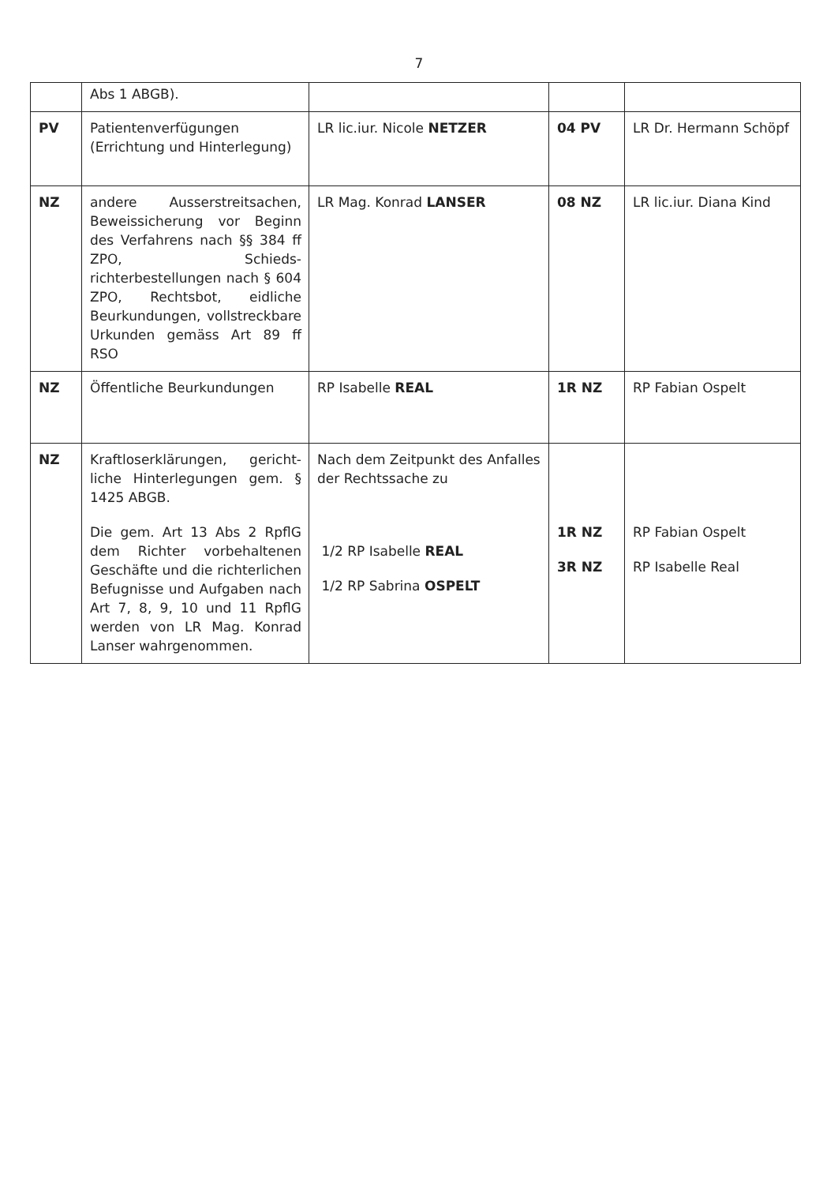7
| | Abs 1 ABGB). | | | |
| PV | Patientenverfügungen (Errichtung und Hinterlegung) | LR lic.iur. Nicole NETZER | 04 PV | LR Dr. Hermann Schöpf |
| NZ | andere Ausserstreitsachen, Beweissicherung vor Beginn des Verfahrens nach §§ 384 ff ZPO, Schieds­richterbestellungen nach § 604 ZPO, Rechtsbot, eidliche Beurkundungen, vollstreckbare Urkunden gemäss Art 89 ff RSO | LR Mag. Konrad LANSER | 08 NZ | LR lic.iur. Diana Kind |
| NZ | Öffentliche Beurkundungen | RP Isabelle REAL | 1R NZ | RP Fabian Ospelt |
| NZ | Kraftloserklärungen, gericht­liche Hinterlegungen gem. § 1425 ABGB. Die gem. Art 13 Abs 2 RpflG dem Richter vorbehaltenen Geschäfte und die richterlichen Befugnisse und Aufgaben nach Art 7, 8, 9, 10 und 11 RpflG werden von LR Mag. Konrad Lanser wahrgenommen. | Nach dem Zeitpunkt des An­falles der Rechtssache zu 1/2 RP Isabelle REAL 1/2 RP Sabrina OSPELT | 1R NZ 3R NZ | RP Fabian Ospelt RP Isabelle Real |